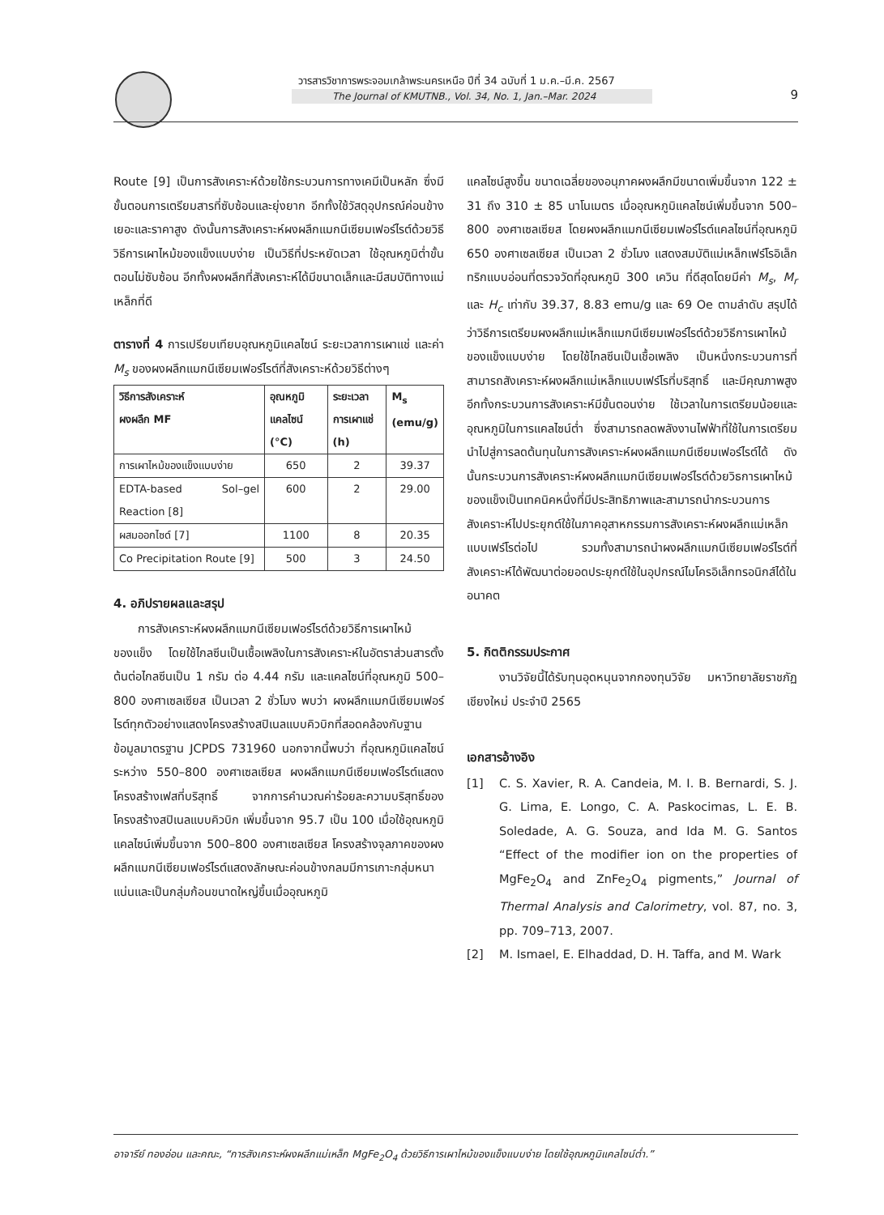วารสารวิชาการพระจอมเกล้าพระนครเหนือ ปีที่ 34 ฉบับที่ 1 ม.ค.–มี.ค. 2567
The Journal of KMUTNB., Vol. 34, No. 1, Jan.–Mar. 2024
9
Route [9] เป็นการสังเคราะห์ด้วยใช้กระบวนการทางเคมีเป็นหลัก ซึ่งมีขั้นตอนการเตรียมสารที่ซับซ้อนและยุ่งยาก อีกทั้งใช้วัสดุอุปกรณ์ค่อนข้างเยอะและราคาสูง ดังนั้นการสังเคราะห์ผงผลึกแมกนีเซียมเฟอร์ไรต์ด้วยวิธีวิธีการเผาไหม้ของแข็งแบบง่าย เป็นวิธีที่ประหยัดเวลา ใช้อุณหภูมิต่ำขั้นตอนไม่ซับซ้อน อีกทั้งผงผลึกที่สังเคราะห์ได้มีขนาดเล็กและมีสมบัติทางแม่เหล็กที่ดี
ตารางที่ 4 การเปรียบเทียบอุณหภูมิแคลไซน์ ระยะเวลาการเผาแช่ และค่า M<sub>s</sub> ของผงผลึกแมกนีเซียมเฟอร์ไรต์ที่สังเคราะห์ด้วยวิธีต่างๆ
| วิธีการสังเคราะห์ ผงผลึก MF | อุณหภูมิ แคลไซน์ (°C) | ระยะเวลา การเผาแช่ (h) | M<sub>s</sub> (emu/g) |
| --- | --- | --- | --- |
| การเผาไหม้ของแข็งแบบง่าย | 650 | 2 | 39.37 |
| EDTA-based Sol–gel Reaction [8] | 600 | 2 | 29.00 |
| ผสมออกไซด์ [7] | 1100 | 8 | 20.35 |
| Co Precipitation Route [9] | 500 | 3 | 24.50 |
4. อภิปรายผลและสรุป
การสังเคราะห์ผงผลึกแมกนีเซียมเฟอร์ไรต์ด้วยวิธีการเผาไหม้ของแข็ง โดยใช้ไกลซีนเป็นเชื้อเพลิงในการสังเคราะห์ในอัตราส่วนสารตั้งต้นต่อไกลซีนเป็น 1 กรัม ต่อ 4.44 กรัม และแคลไซน์ที่อุณหภูมิ 500–800 องศาเซลเซียส เป็นเวลา 2 ชั่วโมง พบว่า ผงผลึกแมกนีเซียมเฟอร์ไรต์ทุกตัวอย่างแสดงโครงสร้างสปิเนลแบบคิวบิกที่สอดคล้องกับฐานข้อมูลมาตรฐาน JCPDS 731960 นอกจากนี้พบว่า ที่อุณหภูมิแคลไซน์ระหว่าง 550–800 องศาเซลเซียส ผงผลึกแมกนีเซียมเฟอร์ไรต์แสดงโครงสร้างเฟสที่บริสุทธิ์ จากการคำนวณค่าร้อยละความบริสุทธิ์ของโครงสร้างสปิเนลแบบคิวบิก เพิ่มขึ้นจาก 95.7 เป็น 100 เมื่อใช้อุณหภูมิแคลไซน์เพิ่มขึ้นจาก 500–800 องศาเซลเซียส โครงสร้างจุลภาคของผงผลึกแมกนีเซียมเฟอร์ไรต์แสดงลักษณะค่อนข้างกลมมีการเกาะกลุ่มหนาแน่นและเป็นกลุ่มก้อนขนาดใหญ่ขึ้นเมื่ออุณหภูมิ
แคลไซน์สูงขึ้น ขนาดเฉลี่ยของอนุภาคผงผลึกมีขนาดเพิ่มขึ้นจาก 122 ± 31 ถึง 310 ± 85 นาโนเมตร เมื่ออุณหภูมิแคลไซน์เพิ่มขึ้นจาก 500–800 องศาเซลเซียส โดยผงผลึกแมกนีเซียมเฟอร์ไรต์แคลไซน์ที่อุณหภูมิ 650 องศาเซลเซียส เป็นเวลา 2 ชั่วโมง แสดงสมบัติแม่เหล็กเฟร์โรอิเล็กทริกแบบอ่อนที่ตรวจวัดที่อุณหภูมิ 300 เควิน ที่ดีสุดโดยมีค่า M<sub>s</sub>, M<sub>r</sub> และ H<sub>c</sub> เท่ากับ 39.37, 8.83 emu/g และ 69 Oe ตามลำดับ สรุปได้ว่าวิธีการเตรียมผงผลึกแม่เหล็กแมกนีเซียมเฟอร์ไรต์ด้วยวิธีการเผาไหม้ของแข็งแบบง่าย โดยใช้ไกลซีนเป็นเชื้อเพลิง เป็นหนึ่งกระบวนการที่สามารถสังเคราะห์ผงผลึกแม่เหล็กแบบเฟร์โรที่บริสุทธิ์ และมีคุณภาพสูง อีกทั้งกระบวนการสังเคราะห์มีขั้นตอนง่าย ใช้เวลาในการเตรียมน้อยและอุณหภูมิในการแคลไซน์ต่ำ ซึ่งสามารถลดพลังงานไฟฟ้าที่ใช้ในการเตรียม นำไปสู่การลดต้นทุนในการสังเคราะห์ผงผลึกแมกนีเซียมเฟอร์ไรต์ได้ ดังนั้นกระบวนการสังเคราะห์ผงผลึกแมกนีเซียมเฟอร์ไรต์ด้วยวิธการเผาไหม้ของแข็งเป็นเทคนิคหนึ่งที่มีประสิทธิภาพและสามารถนำกระบวนการสังเคราะห์ไปประยุกต์ใช้ในภาคอุสาหกรรมการสังเคราะห์ผงผลึกแม่เหล็กแบบเฟร์โรต่อไป รวมทั้งสามารถนำผงผลึกแมกนีเซียมเฟอร์ไรต์ที่สังเคราะห์ได้พัฒนาต่อยอดประยุกต์ใช้ในอุปกรณ์ไมโครอิเล็กทรอนิกส์ได้ในอนาคต
5. กิตติกรรมประกาศ
งานวิจัยนี้ได้รับทุนอุดหนุนจากกองทุนวิจัย มหาวิทยาลัยราชภัฏเชียงใหม่ ประจำปี 2565
เอกสารอ้างอิง
[1] C. S. Xavier, R. A. Candeia, M. I. B. Bernardi, S. J. G. Lima, E. Longo, C. A. Paskocimas, L. E. B. Soledade, A. G. Souza, and Ida M. G. Santos “Effect of the modifier ion on the properties of MgFe<sub>2</sub>O<sub>4</sub> and ZnFe<sub>2</sub>O<sub>4</sub> pigments,” Journal of Thermal Analysis and Calorimetry, vol. 87, no. 3, pp. 709–713, 2007.
[2] M. Ismael, E. Elhaddad, D. H. Taffa, and M. Wark
อาจารีย์ ทองอ่อน และคณะ, “การสังเคราะห์ผงผลึกแม่เหล็ก MgFe<sub>2</sub>O<sub>4</sub> ด้วยวิธีการเผาไหม้ของแข็งแบบง่าย โดยใช้อุณหภูมิแคลไซน์ต่ำ.”